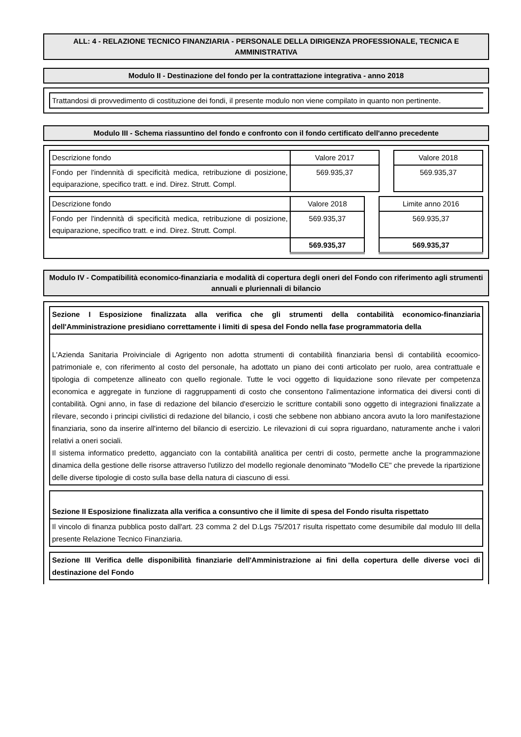ALL: 4 - RELAZIONE TECNICO FINANZIARIA - PERSONALE DELLA DIRIGENZA PROFESSIONALE, TECNICA E AMMINISTRATIVA
Modulo II - Destinazione del fondo per la contrattazione integrativa - anno 2018
Trattandosi di provvedimento di costituzione dei fondi, il presente modulo non viene compilato in quanto non pertinente.
Modulo III - Schema riassuntino del fondo e confronto con il fondo certificato dell'anno precedente
| Descrizione fondo | Valore 2017 | | Valore 2018 |
| Fondo per l'indennità di specificità medica, retribuzione di posizione, equiparazione, specifico tratt. e ind. Direz. Strutt. Compl. | 569.935,37 | | 569.935,37 |
| Descrizione fondo | Valore 2018 | | Limite anno 2016 |
| Fondo per l'indennità di specificità medica, retribuzione di posizione, equiparazione, specifico tratt. e ind. Direz. Strutt. Compl. | 569.935,37 | | 569.935,37 |
| | 569.935,37 | | 569.935,37 |
Modulo IV - Compatibilità economico-finanziaria e modalità di copertura degli oneri del Fondo con riferimento agli strumenti annuali e pluriennali di bilancio
Sezione I Esposizione finalizzata alla verifica che gli strumenti della contabilità economico-finanziaria dell'Amministrazione presidiano correttamente i limiti di spesa del Fondo nella fase programmatoria della
L'Azienda Sanitaria Proivinciale di Agrigento non adotta strumenti di contabilità finanziaria bensì di contabilità ecoomico- patrimoniale e, con riferimento al costo del personale, ha adottato un piano dei conti articolato per ruolo, area contrattuale e tipologia di competenze allineato con quello regionale. Tutte le voci oggetto di liquidazione sono rilevate per competenza economica e aggregate in funzione di raggruppamenti di costo che consentono l'alimentazione informatica dei diversi conti di contabilità. Ogni anno, in fase di redazione del bilancio d'esercizio le scritture contabili sono oggetto di integrazioni finalizzate a rilevare, secondo i principi civilistici di redazione del bilancio, i costi che sebbene non abbiano ancora avuto la loro manifestazione finanziaria, sono da inserire all'interno del bilancio di esercizio. Le rilevazioni di cui sopra riguardano, naturamente anche i valori relativi a oneri sociali.
Il sistema informatico predetto, agganciato con la contabilità analitica per centri di costo, permette anche la programmazione dinamica della gestione delle risorse attraverso l'utilizzo del modello regionale denominato "Modello CE" che prevede la ripartizione delle diverse tipologie di costo sulla base della natura di ciascuno di essi.
Sezione II Esposizione finalizzata alla verifica a consuntivo che il limite di spesa del Fondo risulta rispettato
Il vincolo di finanza pubblica posto dall'art. 23 comma 2 del D.Lgs 75/2017 risulta rispettato come desumibile dal modulo III della presente Relazione Tecnico Finanziaria.
Sezione III Verifica delle disponibilità finanziarie dell'Amministrazione ai fini della copertura delle diverse voci di destinazione del Fondo